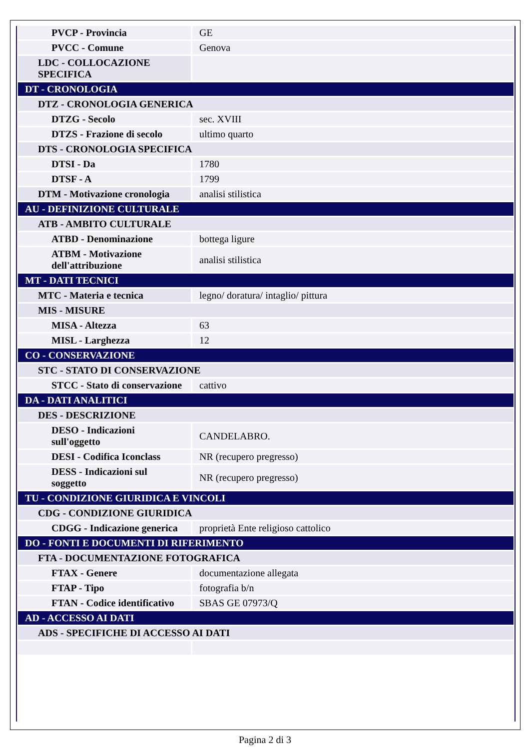| PVCP - Provincia | GE |
| PVCC - Comune | Genova |
| LDC - COLLOCAZIONE SPECIFICA | |
| DT - CRONOLOGIA | |
| DTZ - CRONOLOGIA GENERICA | |
| DTZG - Secolo | sec. XVIII |
| DTZS - Frazione di secolo | ultimo quarto |
| DTS - CRONOLOGIA SPECIFICA | |
| DTSI - Da | 1780 |
| DTSF - A | 1799 |
| DTM - Motivazione cronologia | analisi stilistica |
| AU - DEFINIZIONE CULTURALE | |
| ATB - AMBITO CULTURALE | |
| ATBD - Denominazione | bottega ligure |
| ATBM - Motivazione dell'attribuzione | analisi stilistica |
| MT - DATI TECNICI | |
| MTC - Materia e tecnica | legno/ doratura/ intaglio/ pittura |
| MIS - MISURE | |
| MISA - Altezza | 63 |
| MISL - Larghezza | 12 |
| CO - CONSERVAZIONE | |
| STC - STATO DI CONSERVAZIONE | |
| STCC - Stato di conservazione | cattivo |
| DA - DATI ANALITICI | |
| DES - DESCRIZIONE | |
| DESO - Indicazioni sull'oggetto | CANDELABRO. |
| DESI - Codifica Iconclass | NR (recupero pregresso) |
| DESS - Indicazioni sul soggetto | NR (recupero pregresso) |
| TU - CONDIZIONE GIURIDICA E VINCOLI | |
| CDG - CONDIZIONE GIURIDICA | |
| CDGG - Indicazione generica | proprietà Ente religioso cattolico |
| DO - FONTI E DOCUMENTI DI RIFERIMENTO | |
| FTA - DOCUMENTAZIONE FOTOGRAFICA | |
| FTAX - Genere | documentazione allegata |
| FTAP - Tipo | fotografia b/n |
| FTAN - Codice identificativo | SBAS GE 07973/Q |
| AD - ACCESSO AI DATI | |
| ADS - SPECIFICHE DI ACCESSO AI DATI | |
Pagina 2 di 3